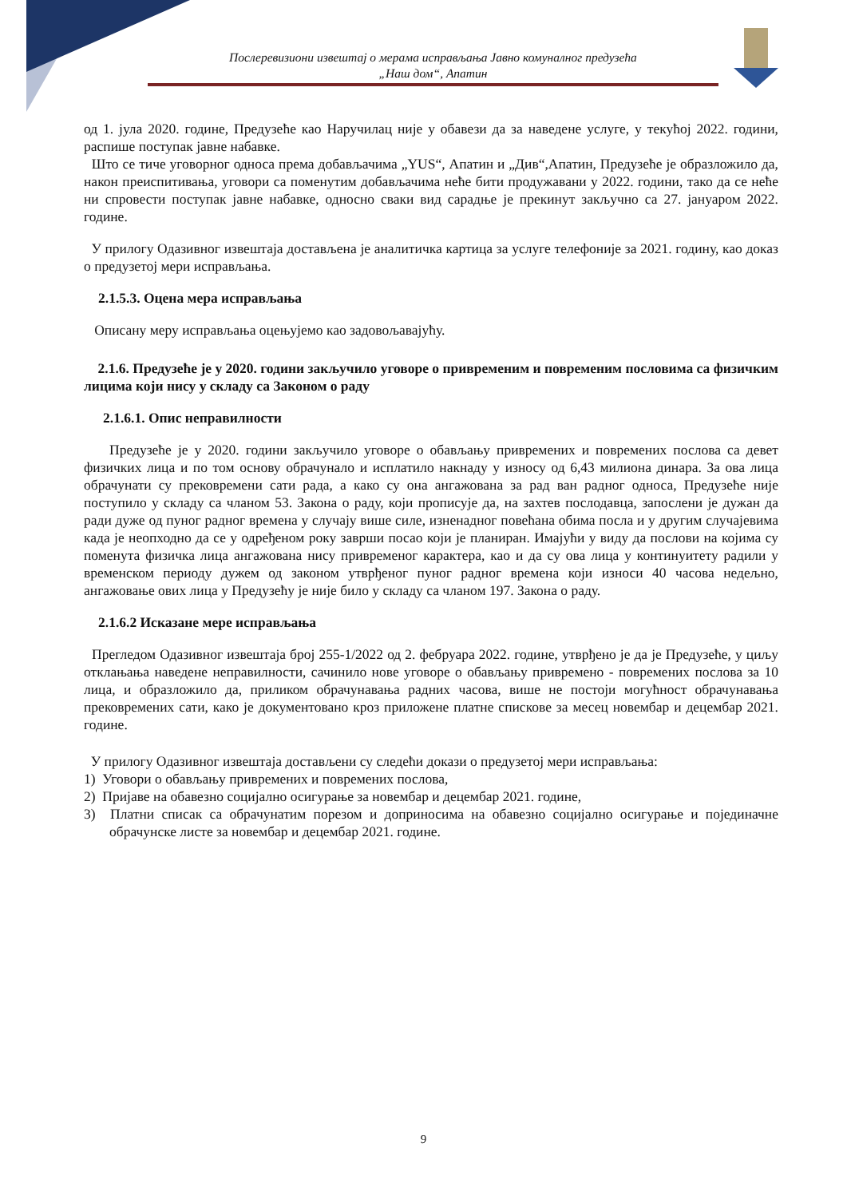Послеревизиони извештај о мерама исправљања Јавно комуналног предузећа
„Наш дом“, Апатин
од 1. јула 2020. године, Предузеће као Наручилац није у обавези да за наведене услуге, у текућој 2022. години, распише поступак јавне набавке.
Што се тиче уговорног односа према добављачима „YUS“, Апатин и „Див“,Апатин, Предузеће је образложило да, након преиспитивања, уговори са поменутим добављачима неће бити продужавани у 2022. години, тако да се неће ни спровести поступак јавне набавке, односно сваки вид сарадње је прекинут закључно са 27. јануаром 2022. године.
У прилогу Одазивног извештаја достављена је аналитичка картица за услуге телефоније за 2021. годину, као доказ о предузетој мери исправљања.
2.1.5.3. Оцена мера исправљања
Описану меру исправљања оцењујемо као задовољавајућу.
2.1.6. Предузеће је у 2020. години закључило уговоре о привременим и повременим пословима са физичким лицима који нису у складу са Законом о раду
2.1.6.1. Опис неправилности
Предузеће је у 2020. години закључило уговоре о обављању привремених и повремених послова са девет физичких лица и по том основу обрачунало и исплатило накнаду у износу од 6,43 милиона динара. За ова лица обрачунати су прековремени сати рада, а како су она ангажована за рад ван радног односа, Предузеће није поступило у складу са чланом 53. Закона о раду, који прописује да, на захтев послодавца, запослени је дужан да ради дуже од пуног радног времена у случају више силе, изненадног повећана обима посла и у другим случајевима када је неопходно да се у одређеном року заврши посао који је планиран. Имајући у виду да послови на којима су поменута физичка лица ангажована нису привременог карактера, као и да су ова лица у континуитету радили у временском периоду дужем од законом утврђеног пуног радног времена који износи 40 часова недељно, ангажовање ових лица у Предузећу је није било у складу са чланом 197. Закона о раду.
2.1.6.2 Исказане мере исправљања
Прегледом Одазивног извештаја број 255-1/2022 од 2. фебруара 2022. године, утврђено је да је Предузеће, у циљу отклањања наведене неправилности, сачинило нове уговоре о обављању привремено - повремених послова за 10 лица, и образложило да, приликом обрачунавања радних часова, више не постоји могућност обрачунавања прековремених сати, како је документовано кроз приложене платне спискове за месец новембар и децембар 2021. године.
У прилогу Одазивног извештаја достављени су следећи докази о предузетој мери исправљања:
1) Уговори о обављању привремених и повремених послова,
2) Пријаве на обавезно социјално осигурање за новембар и децембар 2021. године,
3) Платни списак са обрачунатим порезом и доприносима на обавезно социјално осигурање и појединачне обрачунске листе за новембар и децембар 2021. године.
9